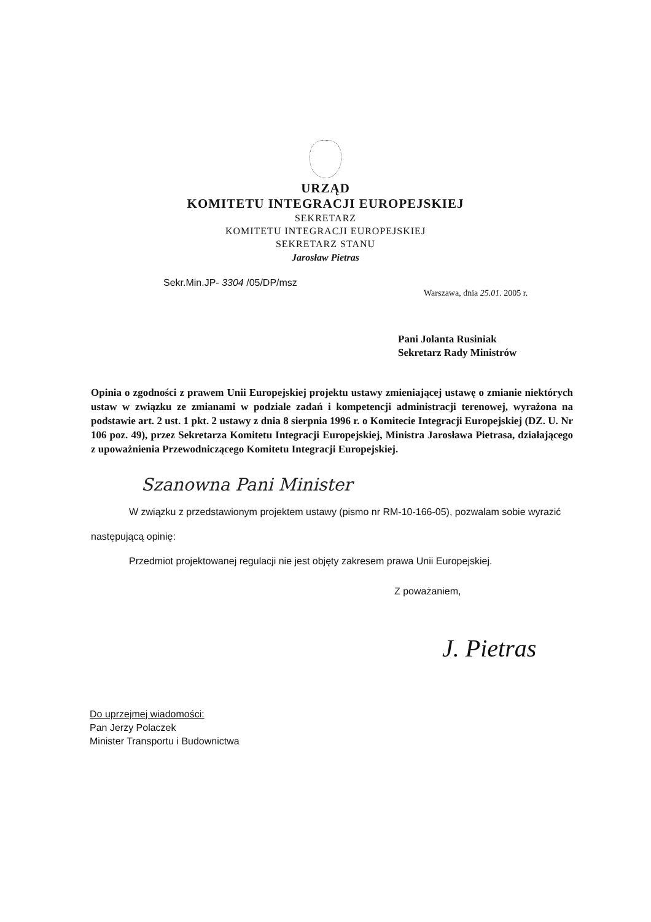URZĄD
KOMITETU INTEGRACJI EUROPEJSKIEJ
SEKRETARZ
KOMITETU INTEGRACJI EUROPEJSKIEJ
SEKRETARZ STANU
Jarosław Pietras
Sekr.Min.JP- 3304 /05/DP/msz
Warszawa, dnia 25.01. 2005 r.
Pani Jolanta Rusiniak
Sekretarz Rady Ministrów
Opinia o zgodności z prawem Unii Europejskiej projektu ustawy zmieniającej ustawę o zmianie niektórych ustaw w związku ze zmianami w podziale zadań i kompetencji administracji terenowej, wyrażona na podstawie art. 2 ust. 1 pkt. 2 ustawy z dnia 8 sierpnia 1996 r. o Komitecie Integracji Europejskiej (DZ. U. Nr 106 poz. 49), przez Sekretarza Komitetu Integracji Europejskiej, Ministra Jarosława Pietrasa, działającego z upoważnienia Przewodniczącego Komitetu Integracji Europejskiej.
Szanowna Pani Minister
W związku z przedstawionym projektem ustawy (pismo nr RM-10-166-05), pozwalam sobie wyrazić następującą opinię:
Przedmiot projektowanej regulacji nie jest objęty zakresem prawa Unii Europejskiej.
Z poważaniem,
J. Pietras
Do uprzejmej wiadomości:
Pan Jerzy Polaczek
Minister Transportu i Budownictwa